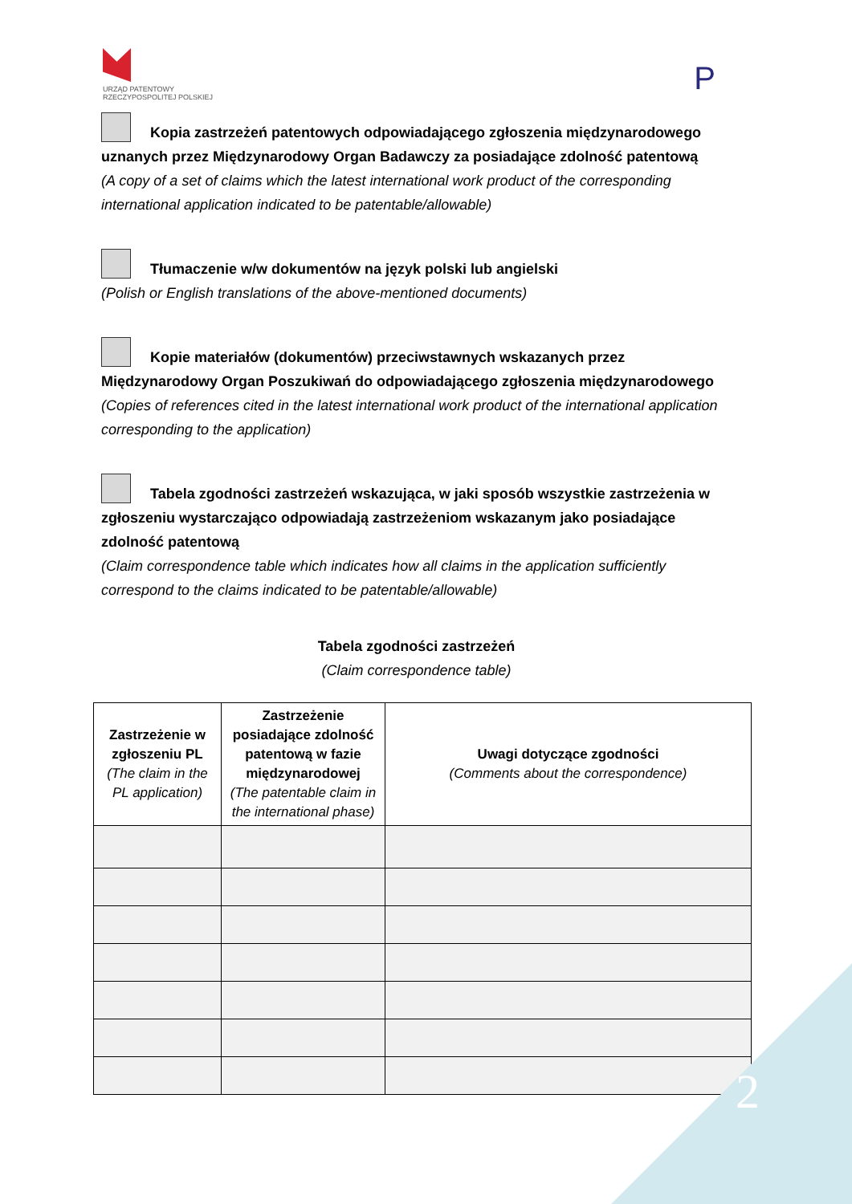URZĄD PATENTOWY
RZECZYPOSPOLITEJ POLSKIEJ
P
Kopia zastrzeżeń patentowych odpowiadającego zgłoszenia międzynarodowego uznanych przez Międzynarodowy Organ Badawczy za posiadające zdolność patentową
(A copy of a set of claims which the latest international work product of the corresponding international application indicated to be patentable/allowable)
Tłumaczenie w/w dokumentów na język polski lub angielski
(Polish or English translations of the above-mentioned documents)
Kopie materiałów (dokumentów) przeciwstawnych wskazanych przez Międzynarodowy Organ Poszukiwań do odpowiadającego zgłoszenia międzynarodowego
(Copies of references cited in the latest international work product of the international application corresponding to the application)
Tabela zgodności zastrzeżeń wskazująca, w jaki sposób wszystkie zastrzeżenia w zgłoszeniu wystarczająco odpowiadają zastrzeżeniom wskazanym jako posiadające zdolność patentową
(Claim correspondence table which indicates how all claims in the application sufficiently correspond to the claims indicated to be patentable/allowable)
Tabela zgodności zastrzeżeń
(Claim correspondence table)
| Zastrzeżenie w zgłoszeniu PL (The claim in the PL application) | Zastrzeżenie posiadające zdolność patentową w fazie międzynarodowej (The patentable claim in the international phase) | Uwagi dotyczące zgodności (Comments about the correspondence) |
| --- | --- | --- |
2